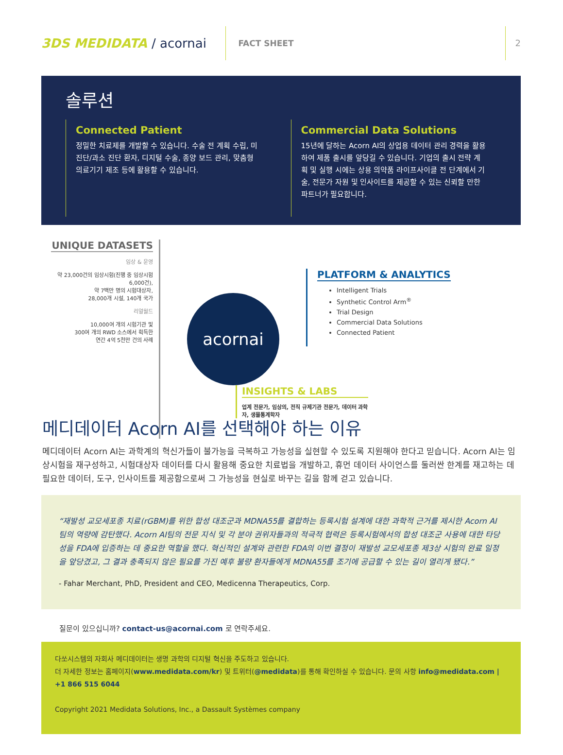3DS MEDIDATA / acornai
FACT SHEET 2
솔루션
Connected Patient
정밀한 치료제를 개발할 수 있습니다. 수술 전 계획 수립, 미진단/과소 진단 환자, 디지털 수술, 종양 보드 관리, 맞춤형 의료기기 제조 등에 활용할 수 있습니다.
Commercial Data Solutions
15년에 달하는 Acorn AI의 상업용 데이터 관리 경력을 활용하여 제품 출시를 앞당길 수 있습니다. 기업의 출시 전략 계획 및 실행 시에는 상용 의약품 라이프사이클 전 단계에서 기술, 전문가 자원 및 인사이트를 제공할 수 있는 신뢰할 만한 파트너가 필요합니다.
UNIQUE DATASETS
임상 & 운영
약 23,000건의 임상시험(진행 중 임상시험 6,000건),
약 7백만 명의 시험대상자,
28,000개 시설, 140개 국가
리얼월드
10,000여 개의 시험기관 및
300여 개의 RWD 소스에서 획득한
연간 4억 5천만 건의 사례
acornai
PLATFORM & ANALYTICS
Intelligent Trials
Synthetic Control Arm<sup>®</sup>
Trial Design
Commercial Data Solutions
Connected Patient
INSIGHTS & LABS
업계 전문가, 임상의, 전직 규제기관 전문가, 데이터 과학자, 생물통계학자
메디데이터 Acorn AI를 선택해야 하는 이유
메디데이터 Acorn AI는 과학계의 혁신가들이 불가능을 극복하고 가능성을 실현할 수 있도록 지원해야 한다고 믿습니다. Acorn AI는 임상시험을 재구성하고, 시험대상자 데이터를 다시 활용해 중요한 치료법을 개발하고, 휴먼 데이터 사이언스를 둘러싼 한계를 재고하는 데 필요한 데이터, 도구, 인사이트를 제공함으로써 그 가능성을 현실로 바꾸는 길을 함께 걷고 있습니다.
“재발성 교모세포종 치료(rGBM)를 위한 합성 대조군과 MDNA55를 결합하는 등록시험 설계에 대한 과학적 근거를 제시한 Acorn AI팀의 역량에 감탄했다. Acorn AI팀의 전문 지식 및 각 분야 권위자들과의 적극적 협력은 등록시험에서의 합성 대조군 사용에 대한 타당성을 FDA에 입증하는 데 중요한 역할을 했다. 혁신적인 설계와 관련한 FDA의 이번 결정이 재발성 교모세포종 제3상 시험의 완료 일정을 앞당겼고, 그 결과 충족되지 않은 필요를 가진 예후 불량 환자들에게 MDNA55를 조기에 공급할 수 있는 길이 열리게 됐다.”
- Fahar Merchant, PhD, President and CEO, Medicenna Therapeutics, Corp.
질문이 있으십니까? contact-us@acornai.com 로 연락주세요.
다쏘시스템의 자회사 메디데이터는 생명 과학의 디지털 혁신을 주도하고 있습니다.
더 자세한 정보는 홈페이지(www.medidata.com/kr) 및 트위터(@medidata)를 통해 확인하실 수 있습니다. 문의 사항 info@medidata.com | +1 866 515 6044
Copyright 2021 Medidata Solutions, Inc., a Dassault Systèmes company